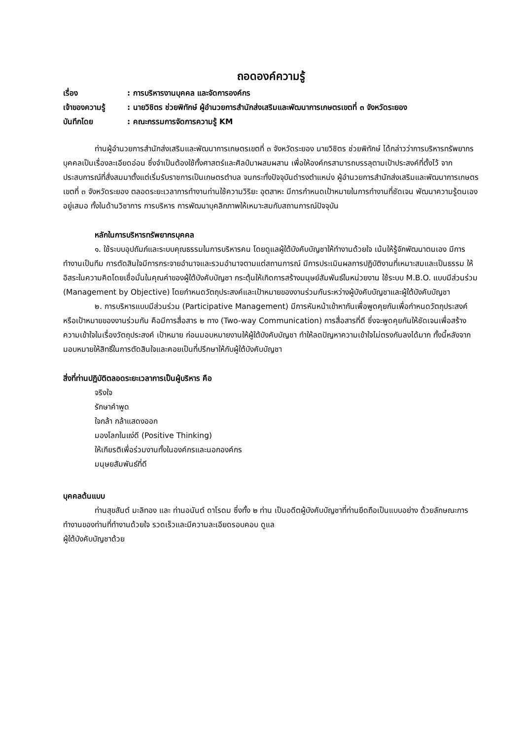ถอดองค์ความรู้
เรื่อง: การบริหารงานบุคคล และจัดการองค์กร
เจ้าของความรู้: นายวิชิตร ช่วยพิทักษ์ ผู้อำนวยการสำนักส่งเสริมและพัฒนาการเกษตรเขตที่ ๓ จังหวัดระยอง
บันทึกโดย: คณะกรรมการจัดการความรู้ KM
ท่านผู้อำนวยการสำนักส่งเสริมและพัฒนาการเกษตรเขตที่ ๓ จังหวัดระยอง นายวิชิตร ช่วยพิทักษ์ ได้กล่าวว่าการบริหารทรัพยากรบุคคลเป็นเรื่องละเอียดอ่อน ซึ่งจำเป็นต้องใช้ทั้งศาสตร์และศิลป์มาผสมผสาน เพื่อให้องค์กรสามารถบรรลุตามเป้าประสงค์ที่ตั้งไว้ จากประสบการณ์ที่สั่งสมมาตั้งแต่เริ่มรับราชการเป็นเกษตรตำบล จนกระทั่งปัจจุบันดำรงตำแหน่ง ผู้อำนวยการสำนักส่งเสริมและพัฒนาการเกษตรเขตที่ ๓ จังหวัดระยอง ตลอดระยะเวลาการทำงานท่านใช้ความวิริยะ อุตสาหะ มีการกำหนดเป้าหมายในการทำงานที่ชัดเจน พัฒนาความรู้ตนเองอยู่เสมอ ทั้งในด้านวิชาการ การบริหาร การพัฒนาบุคลิกภาพให้เหมาะสมกับสถานการณ์ปัจจุบัน
หลักในการบริหารทรัพยากรบุคคล
๑. ใช้ระบบอุปถัมภ์และระบบคุณธรรมในการบริหารคน โดยดูแลผู้ใต้บังคับบัญชาให้ทำงานด้วยใจ เน้นให้รู้จักพัฒนาตนเอง มีการทำงานเป็นทีม การตัดสินใจมีการกระจายอำนาจและรวมอำนาจตามแต่สถานการณ์ มีการประเมินผลการปฏิบัติงานที่เหมาะสมและเป็นธรรม ให้อิสระในความคิดโดยเชื่อมั่นในคุณค่าของผู้ใต้บังคับบัญชา กระตุ้นให้เกิดการสร้างมนุษย์สัมพันธ์ในหน่วยงาน ใช้ระบบ M.B.O. แบบมีส่วนร่วม (Management by Objective) โดยกำหนดวัตถุประสงค์และเป้าหมายของงานร่วมกันระหว่างผู้บังคับบัญชาและผู้ใต้บังคับบัญชา
๒. การบริหารแบบมีส่วนร่วม (Participative Management) มีการหันหน้าเข้าหากันเพื่อพูดคุยกันเพื่อกำหนดวัตถุประสงค์หรือเป้าหมายของงานร่วมกัน คือมีการสื่อสาร ๒ ทาง (Two-way Communication) การสื่อสารที่ดี ซึ่งจะพูดคุยกันให้ชัดเจนเพื่อสร้างความเข้าใจในเรื่องวัตถุประสงค์ เป้าหมาย ก่อนมอบหมายงานให้ผู้ใต้บังคับบัญชา ทำให้ลดปัญหาความเข้าใจไม่ตรงกันลงได้มาก ทั้งนี้หลังจากมอบหมายให้สิทธิ์ในการตัดสินใจและคอยเป็นที่ปรึกษาให้กับผู้ใต้บังคับบัญชา
สิ่งที่ท่านปฏิบัติตลอดระยะเวลาการเป็นผู้บริหาร คือ
จริงใจ
รักษาคำพูด
ใจกล้า กล้าแสดงออก
มองโลกในแง่ดี (Positive Thinking)
ให้เกียรติเพื่อร่วมงานทั้งในองค์กรและนอกองค์กร
มนุษยสัมพันธ์ที่ดี
บุคคลต้นแบบ
ท่านสุขสันต์ มะลิทอง และ ท่านอนันต์ ดาโรดม ซึ่งทั้ง ๒ ท่าน เป็นอดีตผู้บังคับบัญชาที่ท่านยึดถือเป็นแบบอย่าง ด้วยลักษณะการทำงานของท่านที่ทำงานด้วยใจ รวดเร็วและมีความละเอียดรอบคอบ ดูแล
ผู้ใต้บังคับบัญชาด้วย